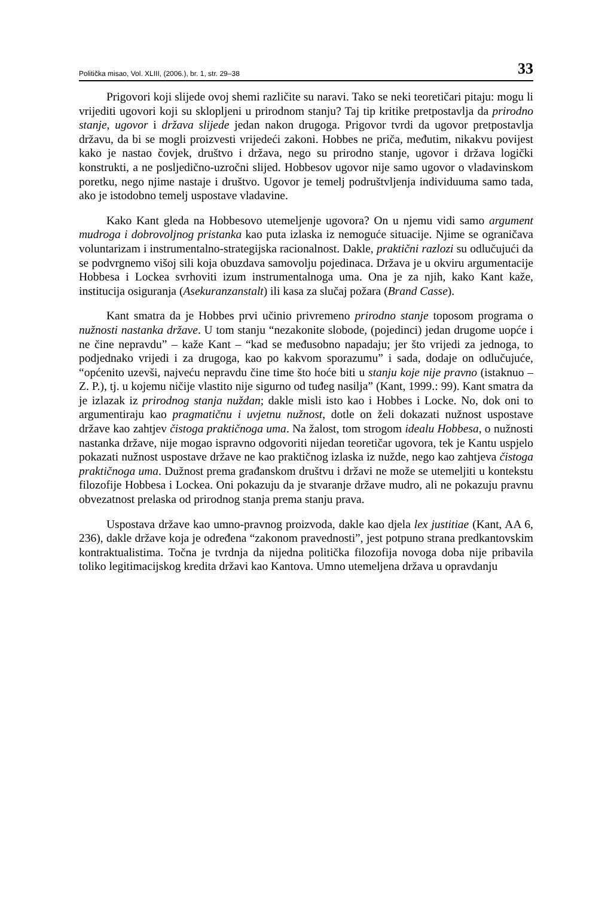Politička misao, Vol. XLIII, (2006.), br. 1, str. 29–38 33
Prigovori koji slijede ovoj shemi različite su naravi. Tako se neki teoretičari pitaju: mogu li vrijediti ugovori koji su sklopljeni u prirodnom stanju? Taj tip kritike pretpostavlja da prirodno stanje, ugovor i država slijede jedan nakon drugoga. Prigovor tvrdi da ugovor pretpostavlja državu, da bi se mogli proizvesti vrijedeći zakoni. Hobbes ne priča, međutim, nikakvu povijest kako je nastao čovjek, društvo i država, nego su prirodno stanje, ugovor i država logički konstrukti, a ne posljedično-uzročni slijed. Hobbesov ugovor nije samo ugovor o vladavinskom poretku, nego njime nastaje i društvo. Ugovor je temelj podruštvljenja individuuma samo tada, ako je istodobno temelj uspostave vladavine.
Kako Kant gleda na Hobbesovo utemeljenje ugovora? On u njemu vidi samo argument mudroga i dobrovoljnog pristanka kao puta izlaska iz nemoguće situacije. Njime se ograničava voluntarizam i instrumentalno-strategijska racionalnost. Dakle, praktični razlozi su odlučujući da se podvrgnemo višoj sili koja obuzdava samovolju pojedinaca. Država je u okviru argumentacije Hobbesa i Lockea svrhoviti izum instrumentalnoga uma. Ona je za njih, kako Kant kaže, institucija osiguranja (Asekuranzanstalt) ili kasa za slučaj požara (Brand Casse).
Kant smatra da je Hobbes prvi učinio privremeno prirodno stanje toposom programa o nužnosti nastanka države. U tom stanju “nezakonite slobode, (pojedinci) jedan drugome uopće i ne čine nepravdu” – kaže Kant – “kad se međusobno napadaju; jer što vrijedi za jednoga, to podjednako vrijedi i za drugoga, kao po kakvom sporazumu” i sada, dodaje on odlučujuće, “općenito uzevši, najveću nepravdu čine time što hoće biti u stanju koje nije pravno (istaknuo – Z. P.), tj. u kojemu ničije vlastito nije sigurno od tuđeg nasilja” (Kant, 1999.: 99). Kant smatra da je izlazak iz prirodnog stanja nuždan; dakle misli isto kao i Hobbes i Locke. No, dok oni to argumentiraju kao pragmatičnu i uvjetnu nužnost, dotle on želi dokazati nužnost uspostave države kao zahtjev čistoga praktičnoga uma. Na žalost, tom strogom idealu Hobbesa, o nužnosti nastanka države, nije mogao ispravno odgovoriti nijedan teoretičar ugovora, tek je Kantu uspjelo pokazati nužnost uspostave države ne kao praktičnog izlaska iz nužde, nego kao zahtjeva čistoga praktičnoga uma. Dužnost prema građanskom društvu i državi ne može se utemeljiti u kontekstu filozofije Hobbesa i Lockea. Oni pokazuju da je stvaranje države mudro, ali ne pokazuju pravnu obvezatnost prelaska od prirodnog stanja prema stanju prava.
Uspostava države kao umno-pravnog proizvoda, dakle kao djela lex justitiae (Kant, AA 6, 236), dakle države koja je određena “zakonom pravednosti”, jest potpuno strana predkantovskim kontraktualistima. Točna je tvrdnja da nijedna politička filozofija novoga doba nije pribavila toliko legitimacijskog kredita državi kao Kantova. Umno utemeljena država u opravdanju